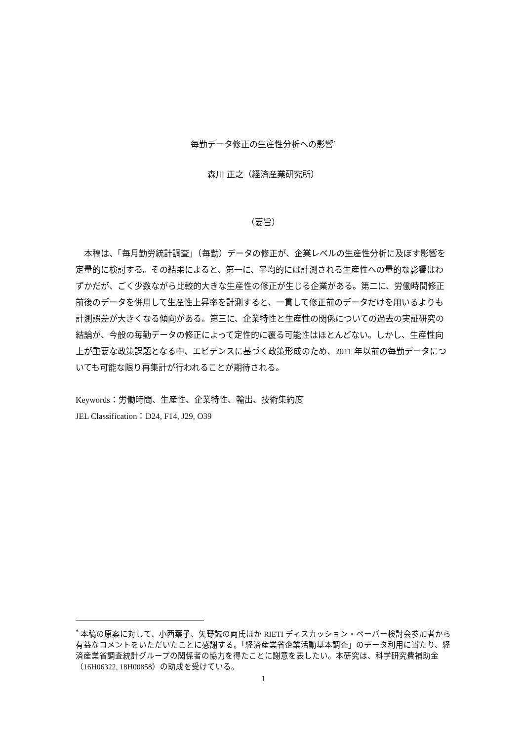毎勤データ修正の生産性分析への影響<sup>*</sup>
森川 正之（経済産業研究所）
（要旨）
本稿は、「毎月勤労統計調査」（毎勤）データの修正が、企業レベルの生産性分析に及ぼす影響を定量的に検討する。その結果によると、第一に、平均的には計測される生産性への量的な影響はわずかだが、ごく少数ながら比較的大きな生産性の修正が生じる企業がある。第二に、労働時間修正前後のデータを併用して生産性上昇率を計測すると、一貫して修正前のデータだけを用いるよりも計測誤差が大きくなる傾向がある。第三に、企業特性と生産性の関係についての過去の実証研究の結論が、今般の毎勤データの修正によって定性的に覆る可能性はほとんどない。しかし、生産性向上が重要な政策課題となる中、エビデンスに基づく政策形成のため、2011 年以前の毎勤データについても可能な限り再集計が行われることが期待される。
Keywords：労働時間、生産性、企業特性、輸出、技術集約度
JEL Classification：D24, F14, J29, O39
<sup>*</sup> 本稿の原案に対して、小西葉子、矢野誠の両氏ほか RIETI ディスカッション・ペーパー検討会参加者から有益なコメントをいただいたことに感謝する。「経済産業省企業活動基本調査」のデータ利用に当たり、経済産業省調査統計グループの関係者の協力を得たことに謝意を表したい。本研究は、科学研究費補助金（16H06322, 18H00858）の助成を受けている。
1